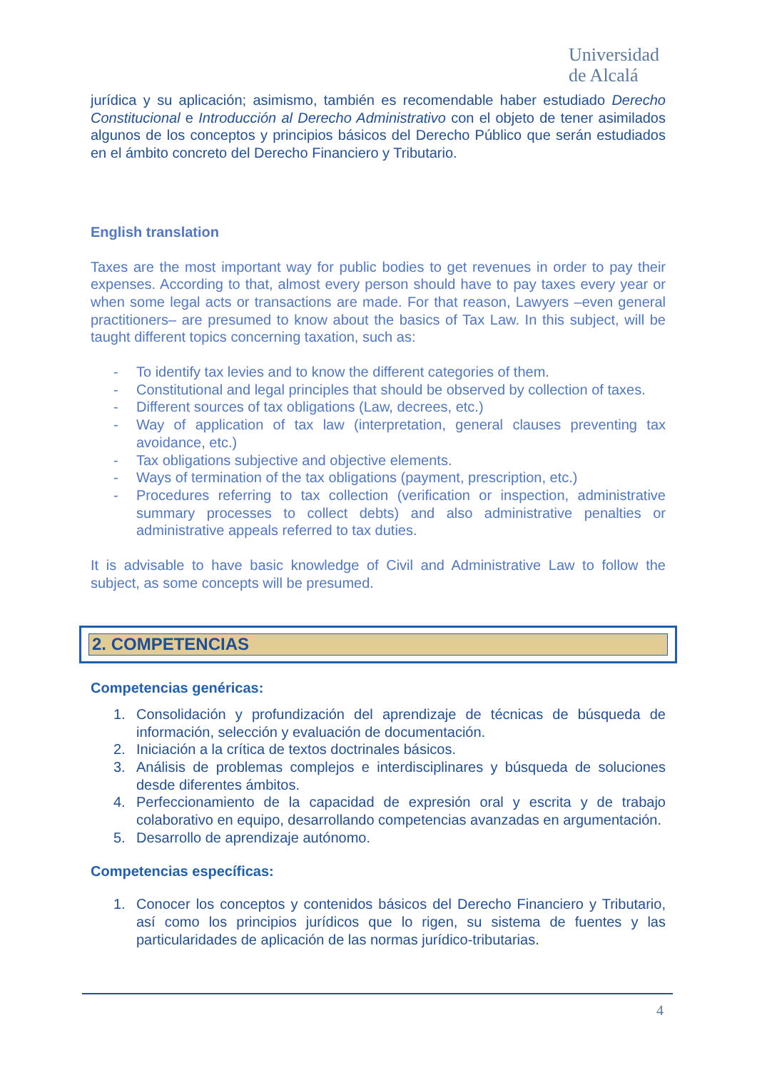Universidad
de Alcalá
jurídica y su aplicación; asimismo, también es recomendable haber estudiado Derecho Constitucional e Introducción al Derecho Administrativo con el objeto de tener asimilados algunos de los conceptos y principios básicos del Derecho Público que serán estudiados en el ámbito concreto del Derecho Financiero y Tributario.
English translation
Taxes are the most important way for public bodies to get revenues in order to pay their expenses. According to that, almost every person should have to pay taxes every year or when some legal acts or transactions are made. For that reason, Lawyers –even general practitioners– are presumed to know about the basics of Tax Law. In this subject, will be taught different topics concerning taxation, such as:
- To identify tax levies and to know the different categories of them.
- Constitutional and legal principles that should be observed by collection of taxes.
- Different sources of tax obligations (Law, decrees, etc.)
- Way of application of tax law (interpretation, general clauses preventing tax avoidance, etc.)
- Tax obligations subjective and objective elements.
- Ways of termination of the tax obligations (payment, prescription, etc.)
- Procedures referring to tax collection (verification or inspection, administrative summary processes to collect debts) and also administrative penalties or administrative appeals referred to tax duties.
It is advisable to have basic knowledge of Civil and Administrative Law to follow the subject, as some concepts will be presumed.
2. COMPETENCIAS
Competencias genéricas:
1. Consolidación y profundización del aprendizaje de técnicas de búsqueda de información, selección y evaluación de documentación.
2. Iniciación a la crítica de textos doctrinales básicos.
3. Análisis de problemas complejos e interdisciplinares y búsqueda de soluciones desde diferentes ámbitos.
4. Perfeccionamiento de la capacidad de expresión oral y escrita y de trabajo colaborativo en equipo, desarrollando competencias avanzadas en argumentación.
5. Desarrollo de aprendizaje autónomo.
Competencias específicas:
1. Conocer los conceptos y contenidos básicos del Derecho Financiero y Tributario, así como los principios jurídicos que lo rigen, su sistema de fuentes y las particularidades de aplicación de las normas jurídico-tributarias.
4